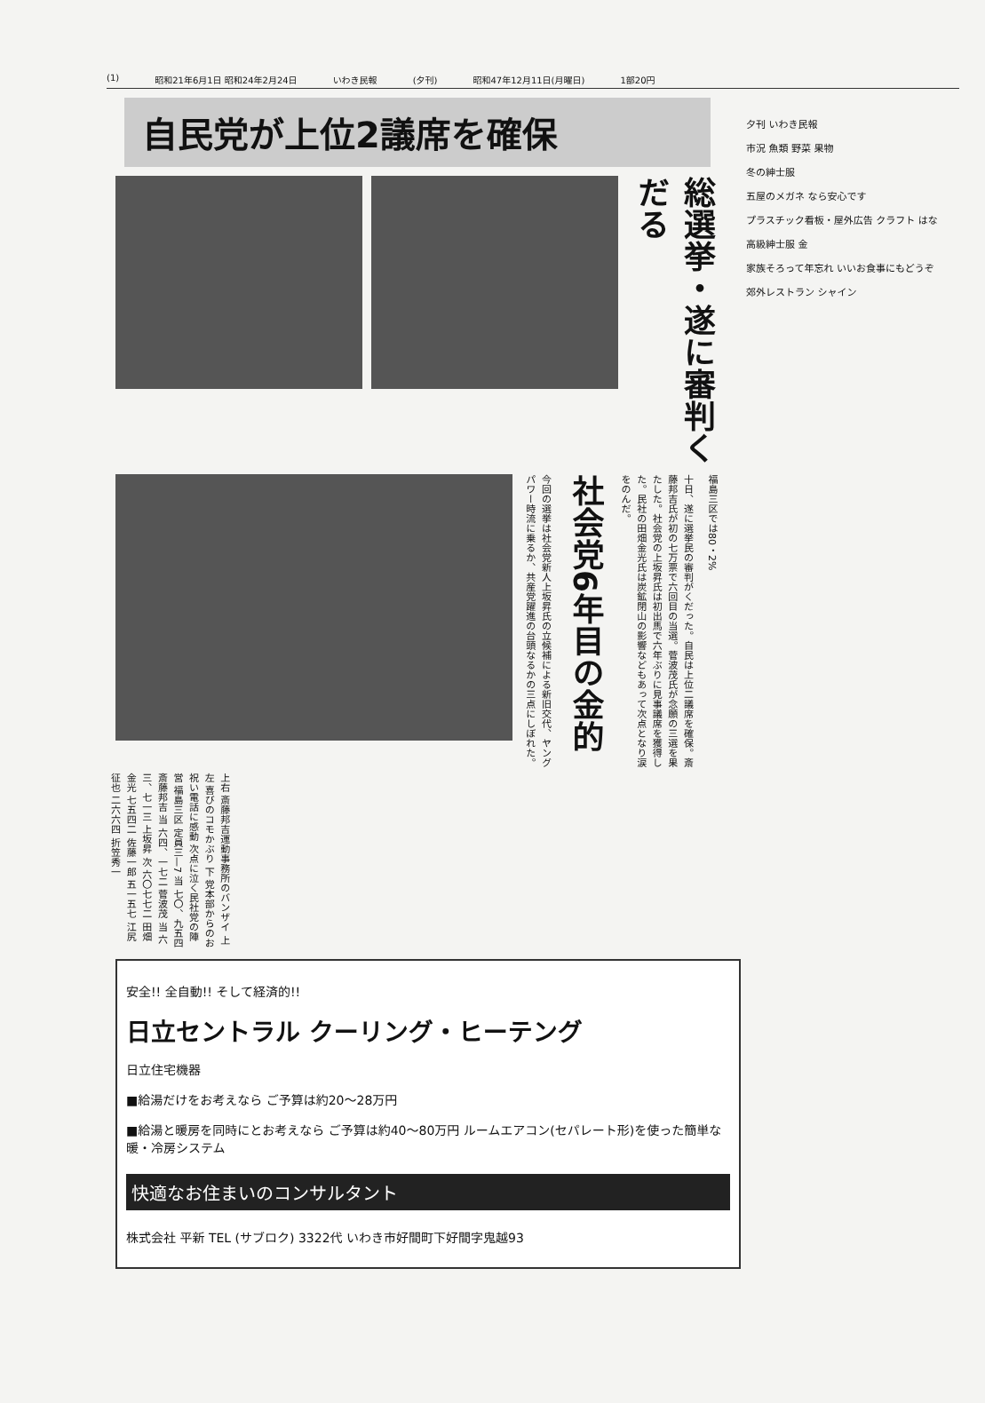(1) 昭和21年6月1日 昭和24年2月24日 いわき民報 (夕刊) 昭和47年12月11日(月曜日) 1部20円
自民党が上位2議席を確保
総選挙・遂に審判くだる
今回の選挙は社会党新人上坂昇氏の立候補による新旧交代、ヤングパワー時流に乗るか、共産党躍進の台頭なるかの三点にしぼれた。
社会党6年目の金的
十日、遂に選挙民の審判がくだった。自民は上位二議席を確保。斎藤邦吉氏が初の七万票で六回目の当選。菅波茂氏が念願の三選を果たした。社会党の上坂昇氏は初出馬で六年ぶりに見事議席を獲得した。民社の田畑金光氏は炭鉱閉山の影響などもあって次点となり涙をのんだ。
福島三区では80・2%
上右 斎藤邦吉運動事務所のバンザイ 上左 喜びのコモかぶり 下 党本部からのお祝い電話に感動 次点に泣く民社党の陣営 福島三区 定員三—7 当 七〇、九五四 斎藤邦吉 当 六四、一七二 菅波茂 当 六三、七一三 上坂昇 次 六〇七七二 田畑金光 七五四二 佐藤一郎 五一五七 江尻征也 二六六四 折笠秀一
夕刊 いわき民報
市況 魚類 野菜 果物
冬の紳士服
五屋のメガネ なら安心です
プラスチック看板・屋外広告 クラフト はな
高級紳士服 金
家族そろって年忘れ いいお食事にもどうぞ
郊外レストラン シャイン
安全!! 全自動!! そして経済的!!
日立セントラル クーリング・ヒーテング
日立住宅機器
■給湯だけをお考えなら ご予算は約20〜28万円
■給湯と暖房を同時にとお考えなら ご予算は約40〜80万円 ルームエアコン(セパレート形)を使った簡単な暖・冷房システム
快適なお住まいのコンサルタント
株式会社 平新 TEL (サブロク) 3322代 いわき市好間町下好間字鬼越93